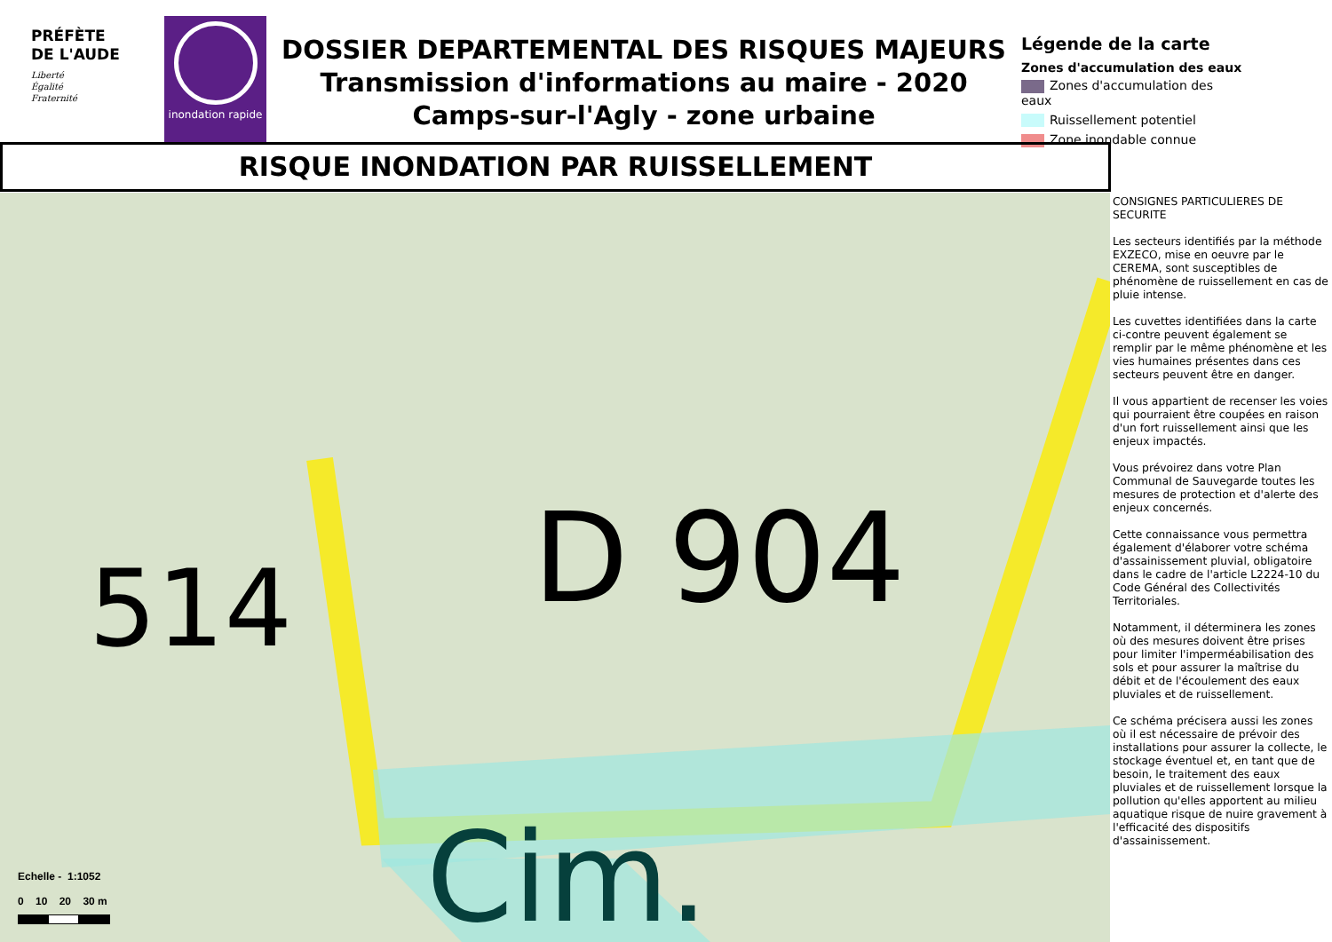PRÉFÈTE
DE L'AUDE
Liberté
Égalité
Fraternité
inondation rapide
DOSSIER DEPARTEMENTAL DES RISQUES MAJEURS
Transmission d'informations au maire - 2020
Camps-sur-l'Agly - zone urbaine
Légende de la carte
Zones d'accumulation des eaux
Zones d'accumulation des eaux
Ruissellement potentiel
Zone inondable connue
RISQUE INONDATION PAR RUISSELLEMENT
514
D 904
Cim.
CONSIGNES PARTICULIERES DE SECURITE
Les secteurs identifiés par la méthode EXZECO, mise en oeuvre par le CEREMA, sont susceptibles de phénomène de ruissellement en cas de pluie intense.
Les cuvettes identifiées dans la carte ci-contre peuvent également se remplir par le même phénomène et les vies humaines présentes dans ces secteurs peuvent être en danger.
Il vous appartient de recenser les voies qui pourraient être coupées en raison d'un fort ruissellement ainsi que les enjeux impactés.
Vous prévoirez dans votre Plan Communal de Sauvegarde toutes les mesures de protection et d'alerte des enjeux concernés.
Cette connaissance vous permettra également d'élaborer votre schéma d'assainissement pluvial, obligatoire dans le cadre de l'article L2224-10 du Code Général des Collectivités Territoriales.
Notamment, il déterminera les zones où des mesures doivent être prises pour limiter l'imperméabilisation des sols et pour assurer la maîtrise du débit et de l'écoulement des eaux pluviales et de ruissellement.
Ce schéma précisera aussi les zones où il est nécessaire de prévoir des installations pour assurer la collecte, le stockage éventuel et, en tant que de besoin, le traitement des eaux pluviales et de ruissellement lorsque la pollution qu'elles apportent au milieu aquatique risque de nuire gravement à l'efficacité des dispositifs d'assainissement.
Echelle - 1:1052
0 10 20 30 m